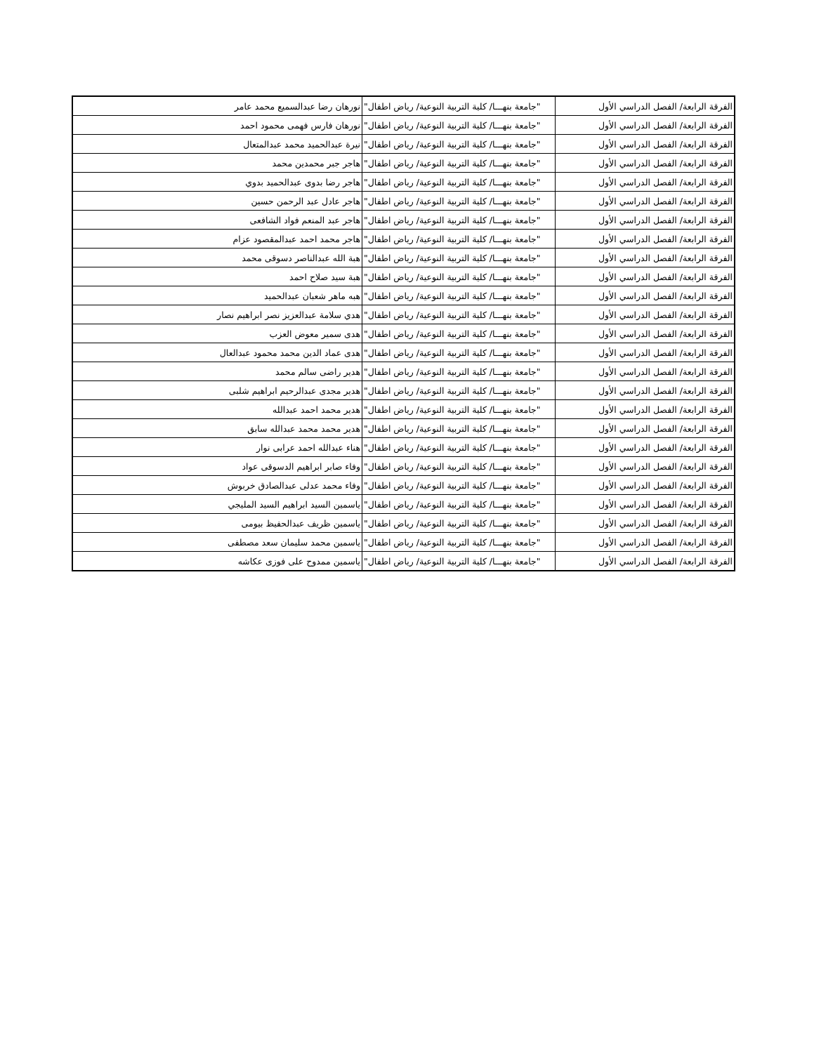| الفرقة الرابعة/ الفصل الدراسي الأول | "جامعة بنهـــا/ كلية التربية النوعية/ رياض اطفال" | نورهان رضا عبدالسميع محمد عامر |
| الفرقة الرابعة/ الفصل الدراسي الأول | "جامعة بنهـــا/ كلية التربية النوعية/ رياض اطفال" | نورهان فارس فهمى محمود احمد |
| الفرقة الرابعة/ الفصل الدراسي الأول | "جامعة بنهـــا/ كلية التربية النوعية/ رياض اطفال" | نيرة عبدالحميد محمد عبدالمتعال |
| الفرقة الرابعة/ الفصل الدراسي الأول | "جامعة بنهـــا/ كلية التربية النوعية/ رياض اطفال" | هاجر جبر محمدين محمد |
| الفرقة الرابعة/ الفصل الدراسي الأول | "جامعة بنهـــا/ كلية التربية النوعية/ رياض اطفال" | هاجر رضا بدوى عبدالحميد بدوي |
| الفرقة الرابعة/ الفصل الدراسي الأول | "جامعة بنهـــا/ كلية التربية النوعية/ رياض اطفال" | هاجر عادل عبد الرحمن حسين |
| الفرقة الرابعة/ الفصل الدراسي الأول | "جامعة بنهـــا/ كلية التربية النوعية/ رياض اطفال" | هاجر عبد المنعم فواد الشافعى |
| الفرقة الرابعة/ الفصل الدراسي الأول | "جامعة بنهـــا/ كلية التربية النوعية/ رياض اطفال" | هاجر محمد احمد عبدالمقصود عزام |
| الفرقة الرابعة/ الفصل الدراسي الأول | "جامعة بنهـــا/ كلية التربية النوعية/ رياض اطفال" | هبة الله عبدالناصر دسوقى محمد |
| الفرقة الرابعة/ الفصل الدراسي الأول | "جامعة بنهـــا/ كلية التربية النوعية/ رياض اطفال" | هبة سيد صلاح احمد |
| الفرقة الرابعة/ الفصل الدراسي الأول | "جامعة بنهـــا/ كلية التربية النوعية/ رياض اطفال" | هبه ماهر شعبان عبدالحميد |
| الفرقة الرابعة/ الفصل الدراسي الأول | "جامعة بنهـــا/ كلية التربية النوعية/ رياض اطفال" | هدي سلامة عبدالعزيز نصر ابراهيم نصار |
| الفرقة الرابعة/ الفصل الدراسي الأول | "جامعة بنهـــا/ كلية التربية النوعية/ رياض اطفال" | هدى سمير معوض العزب |
| الفرقة الرابعة/ الفصل الدراسي الأول | "جامعة بنهـــا/ كلية التربية النوعية/ رياض اطفال" | هدى عماد الدين محمد محمود عبدالعال |
| الفرقة الرابعة/ الفصل الدراسي الأول | "جامعة بنهـــا/ كلية التربية النوعية/ رياض اطفال" | هدير راضى سالم محمد |
| الفرقة الرابعة/ الفصل الدراسي الأول | "جامعة بنهـــا/ كلية التربية النوعية/ رياض اطفال" | هدير مجدى عبدالرحيم ابراهيم شلبى |
| الفرقة الرابعة/ الفصل الدراسي الأول | "جامعة بنهـــا/ كلية التربية النوعية/ رياض اطفال" | هدير محمد احمد عبدالله |
| الفرقة الرابعة/ الفصل الدراسي الأول | "جامعة بنهـــا/ كلية التربية النوعية/ رياض اطفال" | هدير محمد محمد عبدالله سابق |
| الفرقة الرابعة/ الفصل الدراسي الأول | "جامعة بنهـــا/ كلية التربية النوعية/ رياض اطفال" | هناء عبدالله احمد عرابى نوار |
| الفرقة الرابعة/ الفصل الدراسي الأول | "جامعة بنهـــا/ كلية التربية النوعية/ رياض اطفال" | وفاء صابر ابراهيم الدسوقى عواد |
| الفرقة الرابعة/ الفصل الدراسي الأول | "جامعة بنهـــا/ كلية التربية النوعية/ رياض اطفال" | وفاء محمد عدلى عبدالصادق خربوش |
| الفرقة الرابعة/ الفصل الدراسي الأول | "جامعة بنهـــا/ كلية التربية النوعية/ رياض اطفال" | ياسمين السيد ابراهيم السيد المليجي |
| الفرقة الرابعة/ الفصل الدراسي الأول | "جامعة بنهـــا/ كلية التربية النوعية/ رياض اطفال" | ياسمين ظريف عبدالحفيظ بيومى |
| الفرقة الرابعة/ الفصل الدراسي الأول | "جامعة بنهـــا/ كلية التربية النوعية/ رياض اطفال" | ياسمين محمد سليمان سعد مصطفى |
| الفرقة الرابعة/ الفصل الدراسي الأول | "جامعة بنهـــا/ كلية التربية النوعية/ رياض اطفال" | ياسمين ممدوح على فوزى عكاشه |